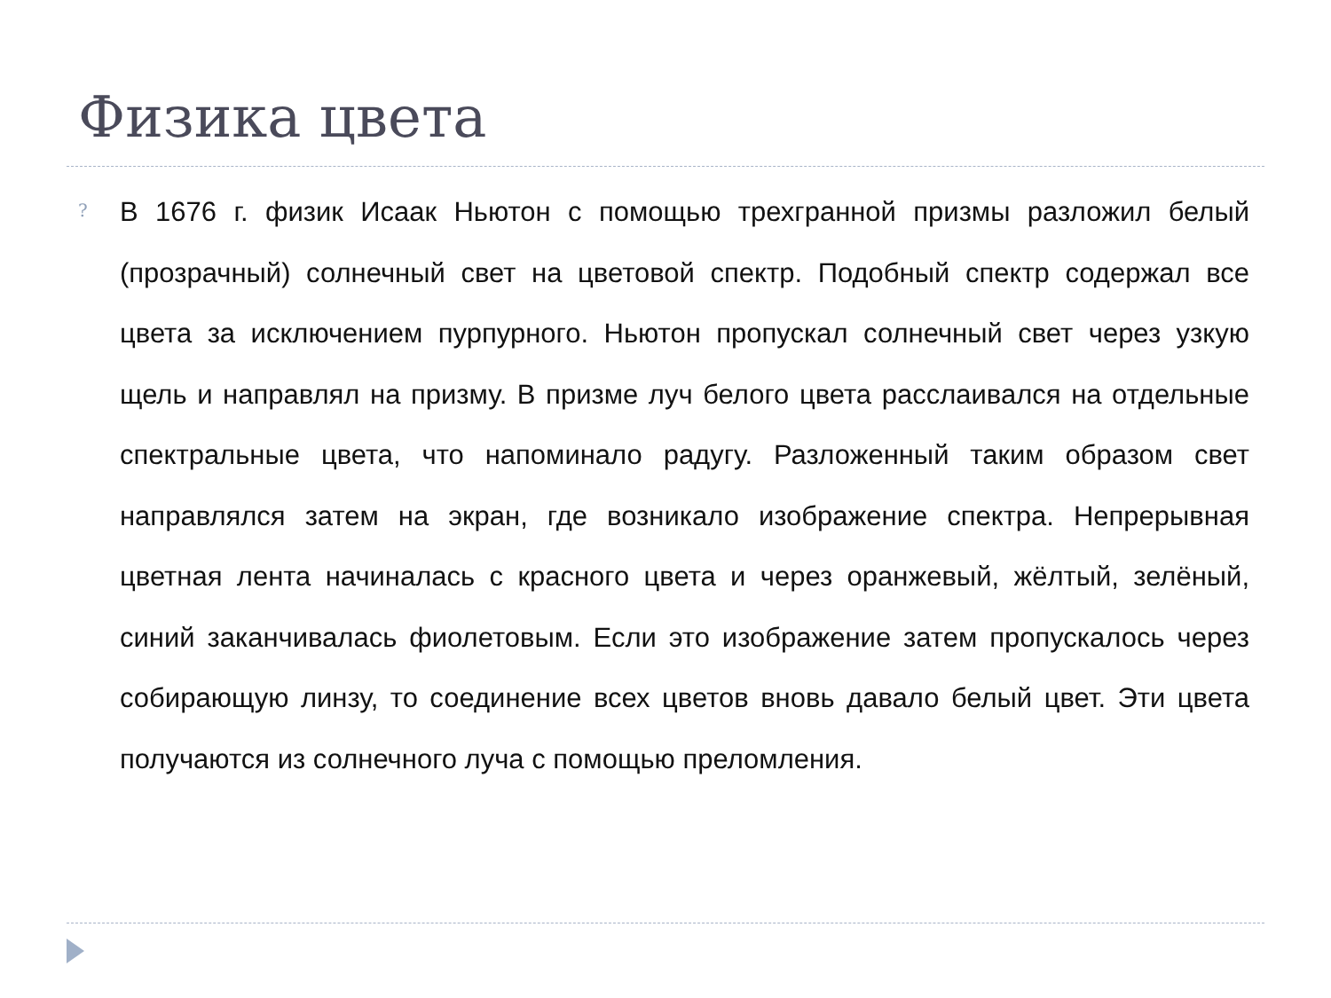Физика цвета
?
В 1676 г. физик Исаак Ньютон с помощью трехгранной призмы разложил белый (прозрачный) солнечный свет на цветовой спектр. Подобный спектр содержал все цвета за исключением пурпурного. Ньютон пропускал солнечный свет через узкую щель и направлял на призму. В призме луч белого цвета расслаивался на отдельные спектральные цвета, что напоминало радугу. Разложенный таким образом свет направлялся затем на экран, где возникало изображение спектра. Непрерывная цветная лента начиналась с красного цвета и через оранжевый, жёлтый, зелёный, синий заканчивалась фиолетовым. Если это изображение затем пропускалось через собирающую линзу, то соединение всех цветов вновь давало белый цвет. Эти цвета получаются из солнечного луча с помощью преломления.